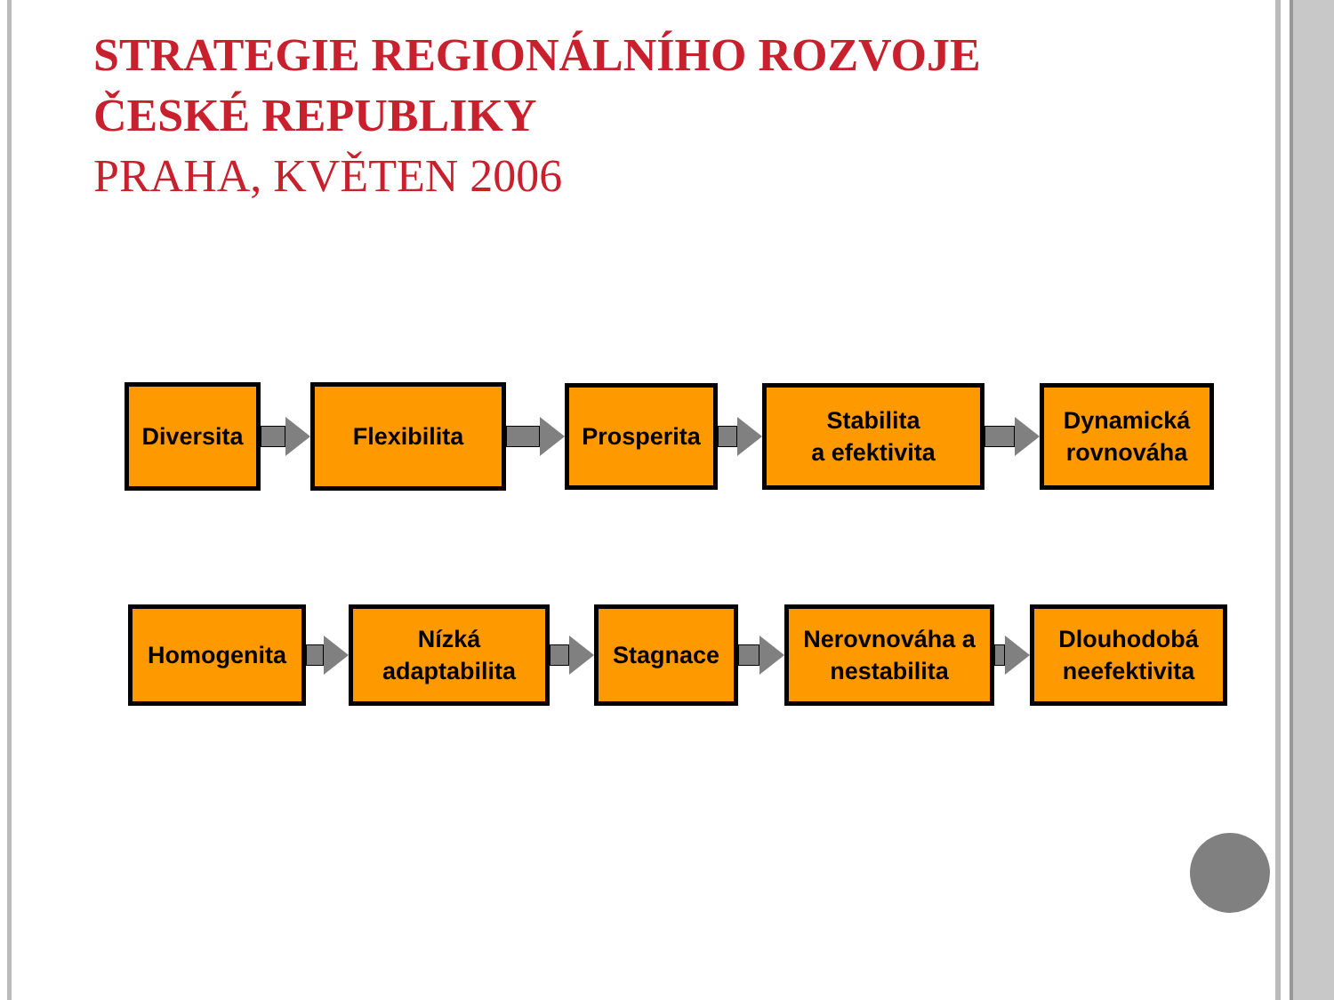STRATEGIE REGIONÁLNÍHO ROZVOJE
ČESKÉ REPUBLIKY
PRAHA, KVĚTEN 2006
Diversita Flexibilita
Prosperita
Stabilita
a efektivita
Dynamická rovnováha
Homogenita
Nízká
adaptabilita
Stagnace
Nerovnováha a nestabilita
Dlouhodobá neefektivita